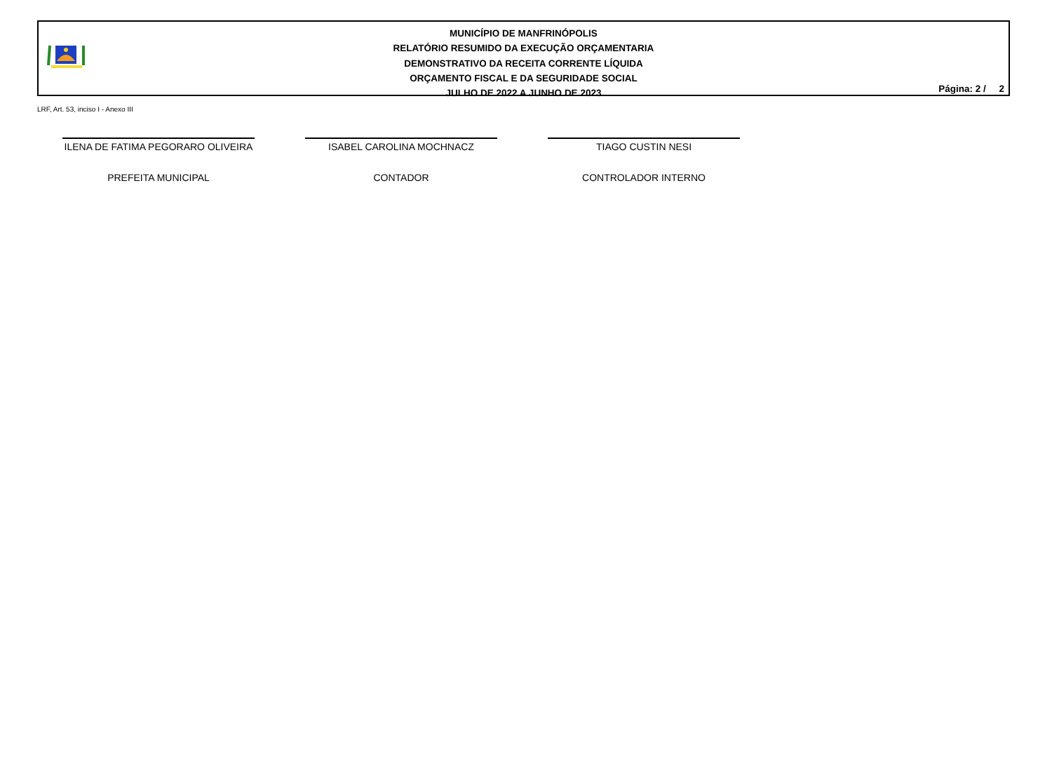MUNICÍPIO DE MANFRINÓPOLIS
RELATÓRIO RESUMIDO DA EXECUÇÃO ORÇAMENTARIA
DEMONSTRATIVO DA RECEITA CORRENTE LÍQUIDA
ORÇAMENTO FISCAL E DA SEGURIDADE SOCIAL
JULHO DE 2022 A JUNHO DE 2023
Página: 2 / 2
LRF, Art. 53, inciso I - Anexo III
ILENA DE FATIMA PEGORARO OLIVEIRA
PREFEITA MUNICIPAL
ISABEL CAROLINA MOCHNACZ
CONTADOR
TIAGO CUSTIN NESI
CONTROLADOR INTERNO